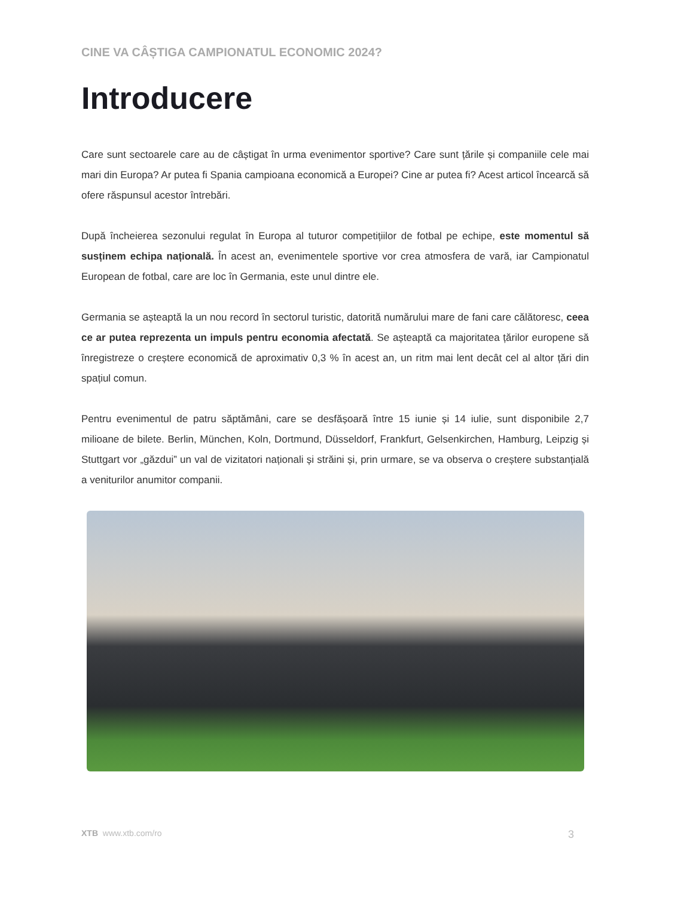CINE VA CÂȘTIGA CAMPIONATUL ECONOMIC 2024?
Introducere
Care sunt sectoarele care au de câștigat în urma evenimentor sportive? Care sunt țările și companiile cele mai mari din Europa? Ar putea fi Spania campioana economică a Europei? Cine ar putea fi? Acest articol încearcă să ofere răspunsul acestor întrebări.
După încheierea sezonului regulat în Europa al tuturor competițiilor de fotbal pe echipe, este momentul să susținem echipa națională. În acest an, evenimentele sportive vor crea atmosfera de vară, iar Campionatul European de fotbal, care are loc în Germania, este unul dintre ele.
Germania se așteaptă la un nou record în sectorul turistic, datorită numărului mare de fani care călătoresc, ceea ce ar putea reprezenta un impuls pentru economia afectată. Se așteaptă ca majoritatea țărilor europene să înregistreze o creștere economică de aproximativ 0,3 % în acest an, un ritm mai lent decât cel al altor țări din spațiul comun.
Pentru evenimentul de patru săptămâni, care se desfășoară între 15 iunie și 14 iulie, sunt disponibile 2,7 milioane de bilete. Berlin, München, Koln, Dortmund, Düsseldorf, Frankfurt, Gelsenkirchen, Hamburg, Leipzig și Stuttgart vor „găzdui” un val de vizitatori naționali și străini și, prin urmare, se va observa o creștere substanțială a veniturilor anumitor companii.
XTB www.xtb.com/ro 3